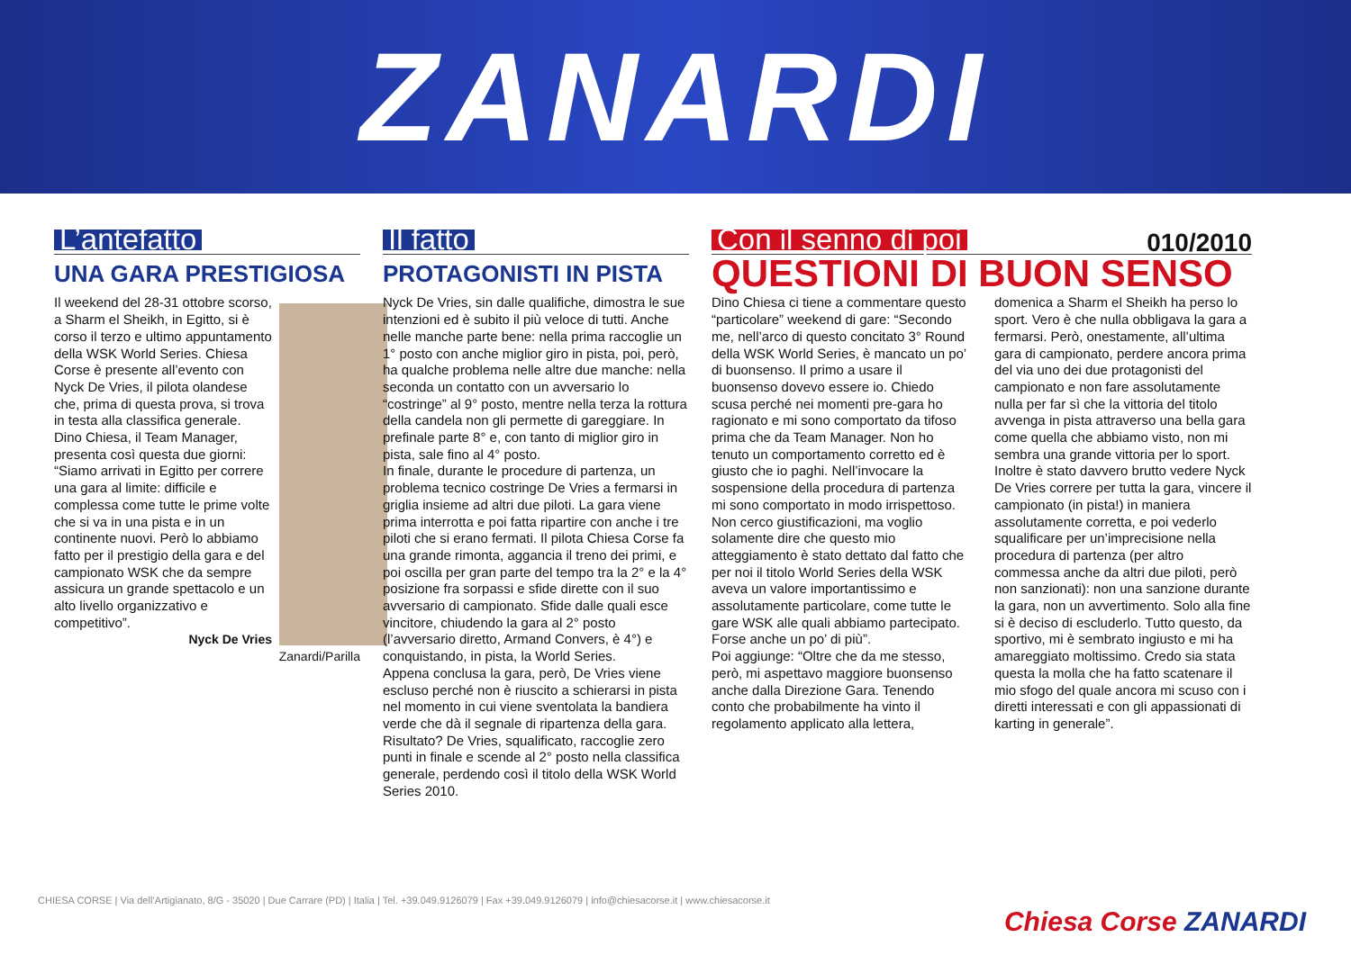ZANARDI
L’antefatto
UNA GARA PRESTIGIOSA
Il weekend del 28-31 ottobre scorso, a Sharm el Sheikh, in Egitto, si è corso il terzo e ultimo appuntamento della WSK World Series. Chiesa Corse è presente all’evento con Nyck De Vries, il pilota olandese che, prima di questa prova, si trova in testa alla classifica generale.
Dino Chiesa, il Team Manager, presenta così questa due giorni: “Siamo arrivati in Egitto per correre una gara al limite: difficile e complessa come tutte le prime volte che si va in una pista e in un continente nuovi. Però lo abbiamo fatto per il prestigio della gara e del campionato WSK che da sempre assicura un grande spettacolo e un alto livello organizzativo e competitivo”.
Nyck De Vries
Zanardi/Parilla
Il fatto
PROTAGONISTI IN PISTA
Nyck De Vries, sin dalle qualifiche, dimostra le sue intenzioni ed è subito il più veloce di tutti. Anche nelle manche parte bene: nella prima raccoglie un 1° posto con anche miglior giro in pista, poi, però, ha qualche problema nelle altre due manche: nella seconda un contatto con un avversario lo “costringe” al 9° posto, mentre nella terza la rottura della candela non gli permette di gareggiare. In prefinale parte 8° e, con tanto di miglior giro in pista, sale fino al 4° posto.
In finale, durante le procedure di partenza, un problema tecnico costringe De Vries a fermarsi in griglia insieme ad altri due piloti. La gara viene prima interrotta e poi fatta ripartire con anche i tre piloti che si erano fermati. Il pilota Chiesa Corse fa una grande rimonta, aggancia il treno dei primi, e poi oscilla per gran parte del tempo tra la 2° e la 4° posizione fra sorpassi e sfide dirette con il suo avversario di campionato. Sfide dalle quali esce vincitore, chiudendo la gara al 2° posto (l’avversario diretto, Armand Convers, è 4°) e conquistando, in pista, la World Series.
Appena conclusa la gara, però, De Vries viene escluso perché non è riuscito a schierarsi in pista nel momento in cui viene sventolata la bandiera verde che dà il segnale di ripartenza della gara. Risultato? De Vries, squalificato, raccoglie zero punti in finale e scende al 2° posto nella classifica generale, perdendo così il titolo della WSK World Series 2010.
Con il senno di poi 010/2010
QUESTIONI DI BUON SENSO
Dino Chiesa ci tiene a commentare questo “particolare” weekend di gare: “Secondo me, nell’arco di questo concitato 3° Round della WSK World Series, è mancato un po’ di buonsenso. Il primo a usare il buonsenso dovevo essere io. Chiedo scusa perché nei momenti pre-gara ho ragionato e mi sono comportato da tifoso prima che da Team Manager. Non ho tenuto un comportamento corretto ed è giusto che io paghi. Nell’invocare la sospensione della procedura di partenza mi sono comportato in modo irrispettoso. Non cerco giustificazioni, ma voglio solamente dire che questo mio atteggiamento è stato dettato dal fatto che per noi il titolo World Series della WSK aveva un valore importantissimo e assolutamente particolare, come tutte le gare WSK alle quali abbiamo partecipato. Forse anche un po’ di più”.
Poi aggiunge: “Oltre che da me stesso, però, mi aspettavo maggiore buonsenso anche dalla Direzione Gara. Tenendo conto che probabilmente ha vinto il regolamento applicato alla lettera, domenica a Sharm el Sheikh ha perso lo sport. Vero è che nulla obbligava la gara a fermarsi. Però, onestamente, all’ultima gara di campionato, perdere ancora prima del via uno dei due protagonisti del campionato e non fare assolutamente nulla per far sì che la vittoria del titolo avvenga in pista attraverso una bella gara come quella che abbiamo visto, non mi sembra una grande vittoria per lo sport.
Inoltre è stato davvero brutto vedere Nyck De Vries correre per tutta la gara, vincere il campionato (in pista!) in maniera assolutamente corretta, e poi vederlo squalificare per un’imprecisione nella procedura di partenza (per altro commessa anche da altri due piloti, però non sanzionati): non una sanzione durante la gara, non un avvertimento. Solo alla fine si è deciso di escluderlo. Tutto questo, da sportivo, mi è sembrato ingiusto e mi ha amareggiato moltissimo. Credo sia stata questa la molla che ha fatto scatenare il mio sfogo del quale ancora mi scuso con i diretti interessati e con gli appassionati di karting in generale”.
CHIESA CORSE | Via dell’Artigianato, 8/G - 35020 | Due Carrare (PD) | Italia | Tel. +39.049.9126079 | Fax +39.049.9126079 | info@chiesacorse.it | www.chiesacorse.it
Chiesa Corse ZANARDI